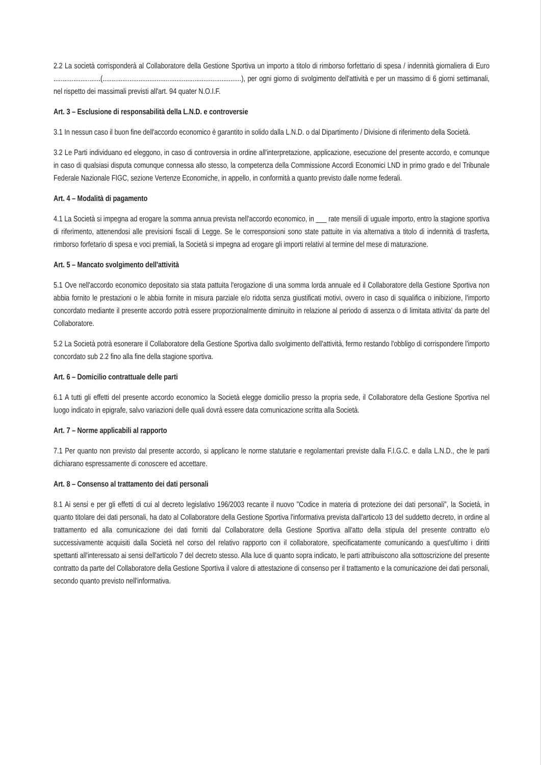2.2 La società corrisponderà al Collaboratore della Gestione Sportiva un importo a titolo di rimborso forfettario di spesa / indennità giornaliera di Euro ..........................(.............................................................................), per ogni giorno di svolgimento dell'attività e per un massimo di 6 giorni settimanali, nel rispetto dei massimali previsti all'art. 94 quater N.O.I.F.
Art. 3 – Esclusione di responsabilità della L.N.D. e controversie
3.1 In nessun caso il buon fine dell'accordo economico è garantito in solido dalla L.N.D. o dal Dipartimento / Divisione di riferimento della Società.
3.2 Le Parti individuano ed eleggono, in caso di controversia in ordine all'interpretazione, applicazione, esecuzione del presente accordo, e comunque in caso di qualsiasi disputa comunque connessa allo stesso, la competenza della Commissione Accordi Economici LND in primo grado e del Tribunale Federale Nazionale FIGC, sezione Vertenze Economiche, in appello, in conformità a quanto previsto dalle norme federali.
Art. 4 – Modalità di pagamento
4.1 La Società si impegna ad erogare la somma annua prevista nell'accordo economico, in ___ rate mensili di uguale importo, entro la stagione sportiva di riferimento, attenendosi alle previsioni fiscali di Legge. Se le corresponsioni sono state pattuite in via alternativa a titolo di indennità di trasferta, rimborso forfetario di spesa e voci premiali, la Società si impegna ad erogare gli importi relativi al termine del mese di maturazione.
Art. 5 – Mancato svolgimento dell'attività
5.1 Ove nell'accordo economico depositato sia stata pattuita l'erogazione di una somma lorda annuale ed il Collaboratore della Gestione Sportiva non abbia fornito le prestazioni o le abbia fornite in misura parziale e/o ridotta senza giustificati motivi, ovvero in caso di squalifica o inibizione, l'importo concordato mediante il presente accordo potrà essere proporzionalmente diminuito in relazione al periodo di assenza o di limitata attivita' da parte del Collaboratore.
5.2 La Società potrà esonerare il Collaboratore della Gestione Sportiva dallo svolgimento dell'attività, fermo restando l'obbligo di corrispondere l'importo concordato sub 2.2 fino alla fine della stagione sportiva.
Art. 6 – Domicilio contrattuale delle parti
6.1 A tutti gli effetti del presente accordo economico la Società elegge domicilio presso la propria sede, il Collaboratore della Gestione Sportiva nel luogo indicato in epigrafe, salvo variazioni delle quali dovrà essere data comunicazione scritta alla Società.
Art. 7 – Norme applicabili al rapporto
7.1 Per quanto non previsto dal presente accordo, si applicano le norme statutarie e regolamentari previste dalla F.I.G.C. e dalla L.N.D., che le parti dichiarano espressamente di conoscere ed accettare.
Art. 8 – Consenso al trattamento dei dati personali
8.1 Ai sensi e per gli effetti di cui al decreto legislativo 196/2003 recante il nuovo "Codice in materia di protezione dei dati personali", la Società, in quanto titolare dei dati personali, ha dato al Collaboratore della Gestione Sportiva l'informativa prevista dall'articolo 13 del suddetto decreto, in ordine al trattamento ed alla comunicazione dei dati forniti dal Collaboratore della Gestione Sportiva all'atto della stipula del presente contratto e/o successivamente acquisiti dalla Società nel corso del relativo rapporto con il collaboratore, specificatamente comunicando a quest'ultimo i diritti spettanti all'interessato ai sensi dell'articolo 7 del decreto stesso. Alla luce di quanto sopra indicato, le parti attribuiscono alla sottoscrizione del presente contratto da parte del Collaboratore della Gestione Sportiva il valore di attestazione di consenso per il trattamento e la comunicazione dei dati personali, secondo quanto previsto nell'informativa.